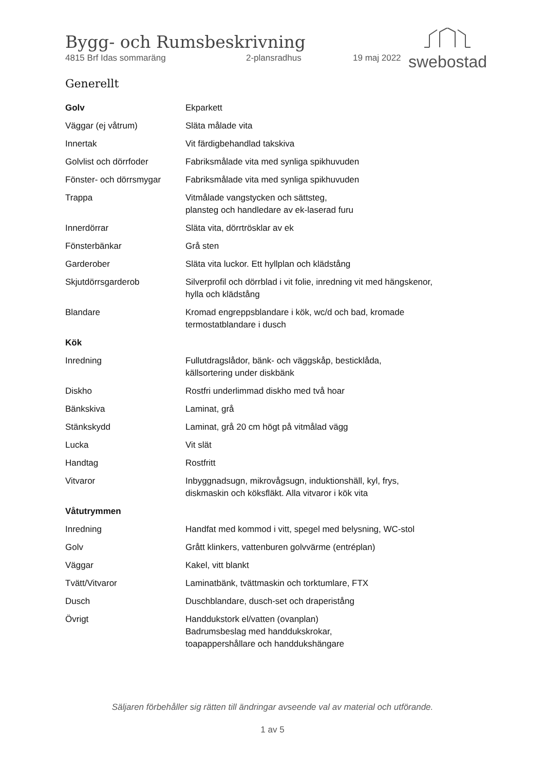Bygg- och Rumsbeskrivning
4815 Brf Idas sommaräng 2-plansradhus 19 maj 2022
swebostad
Generellt
| Golv | Ekparkett |
| Väggar (ej våtrum) | Släta målade vita |
| Innertak | Vit färdigbehandlad takskiva |
| Golvlist och dörrfoder | Fabriksmålade vita med synliga spikhuvuden |
| Fönster- och dörrsmygar | Fabriksmålade vita med synliga spikhuvuden |
| Trappa | Vitmålade vangstycken och sättsteg, plansteg och handledare av ek-laserad furu |
| Innerdörrar | Släta vita, dörrtrösklar av ek |
| Fönsterbänkar | Grå sten |
| Garderober | Släta vita luckor. Ett hyllplan och klädstång |
| Skjutdörrsgarderob | Silverprofil och dörrblad i vit folie, inredning vit med hängskenor, hylla och klädstång |
| Blandare | Kromad engreppsblandare i kök, wc/d och bad, kromade termostatblandare i dusch |
| Kök | |
| Inredning | Fullutdragslådor, bänk- och väggskåp, besticklåda, källsortering under diskbänk |
| Diskho | Rostfri underlimmad diskho med två hoar |
| Bänkskiva | Laminat, grå |
| Stänkskydd | Laminat, grå 20 cm högt på vitmålad vägg |
| Lucka | Vit slät |
| Handtag | Rostfritt |
| Vitvaror | Inbyggnadsugn, mikrovågsugn, induktionshäll, kyl, frys, diskmaskin och köksfläkt. Alla vitvaror i kök vita |
| Våtutrymmen | |
| Inredning | Handfat med kommod i vitt, spegel med belysning, WC-stol |
| Golv | Grått klinkers, vattenburen golvvärme (entréplan) |
| Väggar | Kakel, vitt blankt |
| Tvätt/Vitvaror | Laminatbänk, tvättmaskin och torktumlare, FTX |
| Dusch | Duschblandare, dusch-set och draperistång |
| Övrigt | Handdukstork el/vatten (ovanplan) Badrumsbeslag med handdukskrokar, toapappershållare och handdukshängare |
Säljaren förbehåller sig rätten till ändringar avseende val av material och utförande.
1 av 5